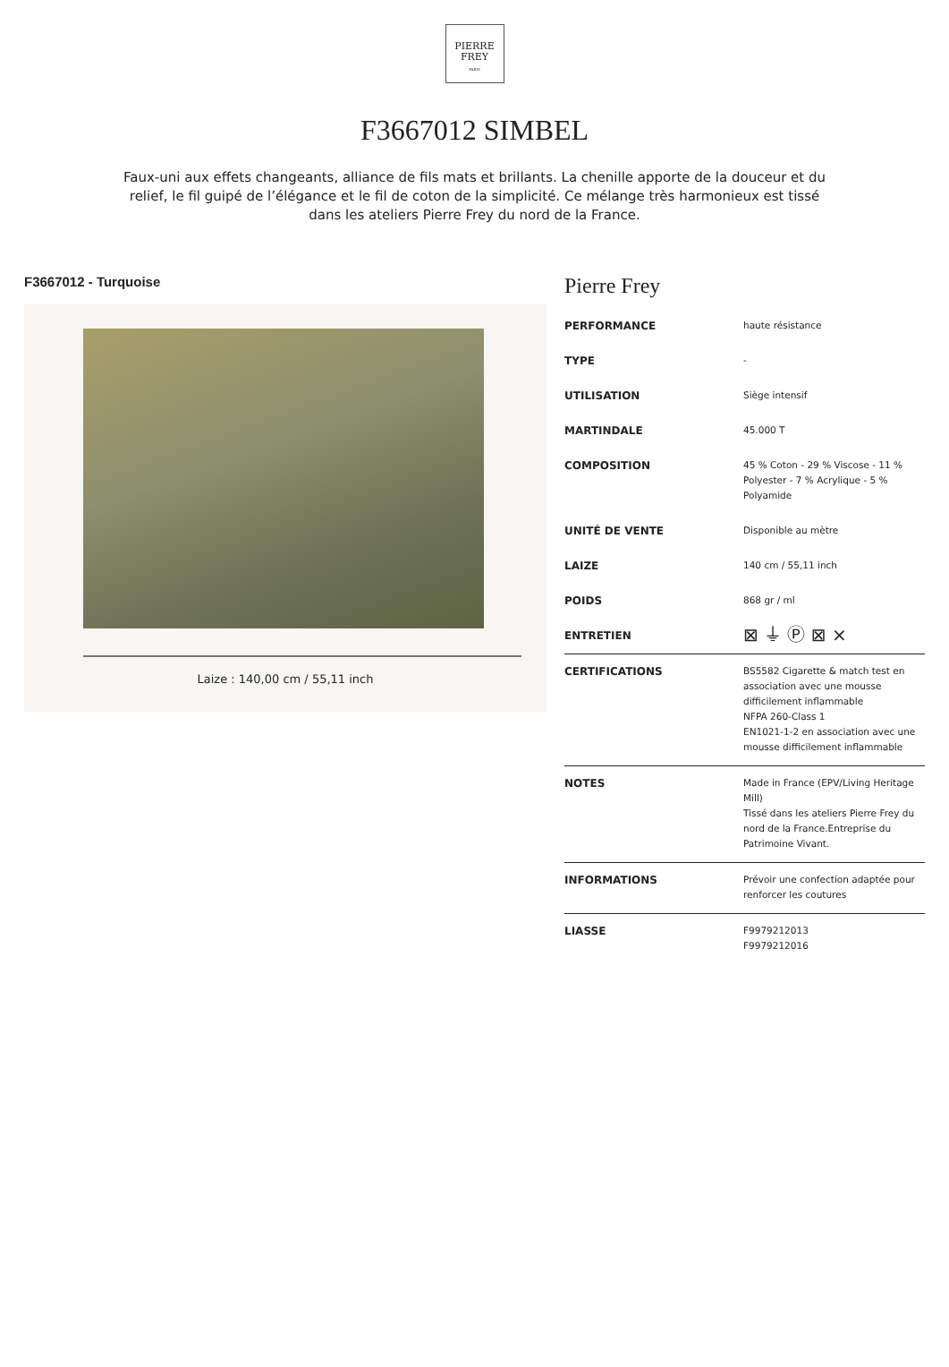PIERRE
FREY
PARIS
F3667012 SIMBEL
Faux-uni aux effets changeants, alliance de fils mats et brillants. La chenille apporte de la douceur et du relief, le fil guipé de l’élégance et le fil de coton de la simplicité. Ce mélange très harmonieux est tissé dans les ateliers Pierre Frey du nord de la France.
F3667012 - Turquoise
Laize : 140,00 cm / 55,11 inch
Pierre Frey
| PERFORMANCE | haute résistance |
| TYPE | - |
| UTILISATION | Siège intensif |
| MARTINDALE | 45.000 T |
| COMPOSITION | 45 % Coton - 29 % Viscose - 11 % Polyester - 7 % Acrylique - 5 % Polyamide |
| UNITÉ DE VENTE | Disponible au mètre |
| LAIZE | 140 cm / 55,11 inch |
| POIDS | 868 gr / ml |
| ENTRETIEN | ⊠ ⏚ Ⓟ ⊠ ⨯ |
| CERTIFICATIONS | BS5582 Cigarette & match test en association avec une mousse difficilement inflammable NFPA 260-Class 1 EN1021-1-2 en association avec une mousse difficilement inflammable |
| NOTES | Made in France (EPV/Living Heritage Mill) Tissé dans les ateliers Pierre Frey du nord de la France.Entreprise du Patrimoine Vivant. |
| INFORMATIONS | Prévoir une confection adaptée pour renforcer les coutures |
| LIASSE | F9979212013 F9979212016 |